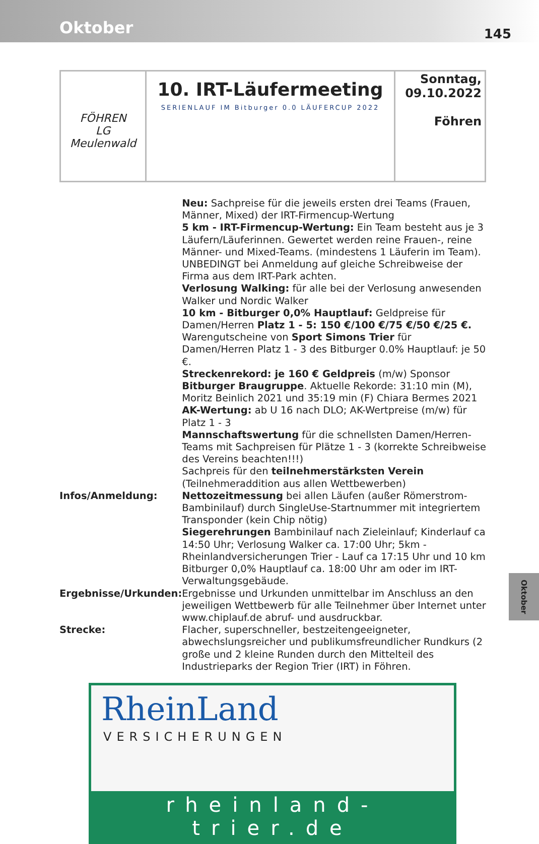Oktober
145
| FÖHREN LG Meulenwald | 10. IRT-Läufermeeting SERIENLAUF IM Bitburger 0.0 LÄUFERCUP 2022 | Sonntag, 09.10.2022 Föhren |
| | Neu: Sachpreise für die jeweils ersten drei Teams (Frauen, Männer, Mixed) der IRT-Firmencup-Wertung 5 km - IRT-Firmencup-Wertung: Ein Team besteht aus je 3 Läufern/Läuferinnen. Gewertet werden reine Frauen-, reine Männer- und Mixed-Teams. (mindestens 1 Läuferin im Team). UNBEDINGT bei Anmeldung auf gleiche Schreibweise der Firma aus dem IRT-Park achten. Verlosung Walking: für alle bei der Verlosung anwesenden Walker und Nordic Walker 10 km - Bitburger 0,0% Hauptlauf: Geldpreise für Damen/Herren Platz 1 - 5: 150 €/100 €/75 €/50 €/25 €. Warengutscheine von Sport Simons Trier für Damen/Herren Platz 1 - 3 des Bitburger 0.0% Hauptlauf: je 50 €. Streckenrekord: je 160 € Geldpreis (m/w) Sponsor Bitburger Braugruppe . Aktuelle Rekorde: 31:10 min (M), Moritz Beinlich 2021 und 35:19 min (F) Chiara Bermes 2021 AK-Wertung: ab U 16 nach DLO; AK-Wertpreise (m/w) für Platz 1 - 3 Mannschaftswertung für die schnellsten Damen/Herren-Teams mit Sachpreisen für Plätze 1 - 3 (korrekte Schreibweise des Vereins beachten!!!) Sachpreis für den teilnehmerstärksten Verein (Teilnehmeraddition aus allen Wettbewerben) |
| Infos/Anmeldung: | Nettozeitmessung bei allen Läufen (außer Römerstrom-Bambinilauf) durch SingleUse-Startnummer mit integriertem Transponder (kein Chip nötig) Siegerehrungen Bambinilauf nach Zieleinlauf; Kinderlauf ca 14:50 Uhr; Verlosung Walker ca. 17:00 Uhr; 5km - Rheinlandversicherungen Trier - Lauf ca 17:15 Uhr und 10 km Bitburger 0,0% Hauptlauf ca. 18:00 Uhr am oder im IRT-Verwaltungsgebäude. |
| Ergebnisse/Urkunden: | Ergebnisse und Urkunden unmittelbar im Anschluss an den jeweiligen Wettbewerb für alle Teilnehmer über Internet unter www.chiplauf.de abruf- und ausdruckbar. |
| Strecke: | Flacher, superschneller, bestzeitengeeigneter, abwechslungsreicher und publikumsfreundlicher Rundkurs (2 große und 2 kleine Runden durch den Mittelteil des Industrieparks der Region Trier (IRT) in Föhren. |
RheinLand
VERSICHERUNGEN
rheinland-trier.de
Oktober